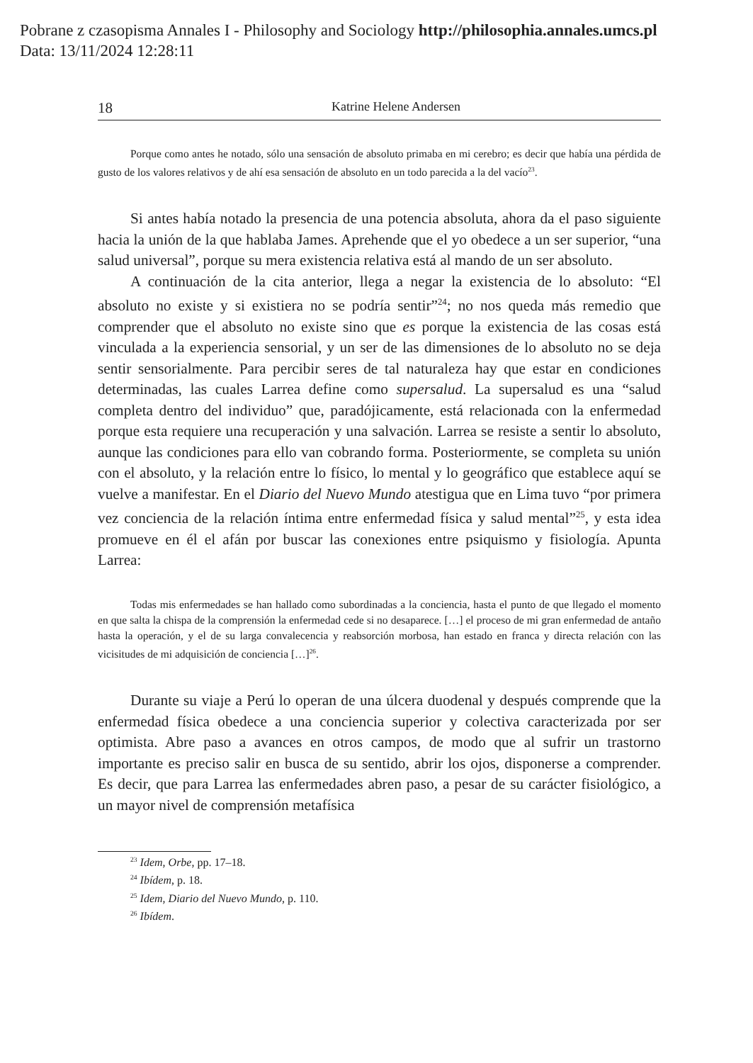Pobrane z czasopisma Annales I - Philosophy and Sociology http://philosophia.annales.umcs.pl
Data: 13/11/2024 12:28:11
18 Katrine Helene Andersen
Porque como antes he notado, sólo una sensación de absoluto primaba en mi cerebro; es decir que había una pérdida de gusto de los valores relativos y de ahí esa sensación de absoluto en un todo parecida a la del vacío<sup>23</sup>.
Si antes había notado la presencia de una potencia absoluta, ahora da el paso siguiente hacia la unión de la que hablaba James. Aprehende que el yo obedece a un ser superior, “una salud universal”, porque su mera existencia relativa está al mando de un ser absoluto.
A continuación de la cita anterior, llega a negar la existencia de lo absoluto: “El absoluto no existe y si existiera no se podría sentir”<sup>24</sup>; no nos queda más remedio que comprender que el absoluto no existe sino que es porque la existencia de las cosas está vinculada a la experiencia sensorial, y un ser de las dimensiones de lo absoluto no se deja sentir sensorialmente. Para percibir seres de tal naturaleza hay que estar en condiciones determinadas, las cuales Larrea define como supersalud. La supersalud es una “salud completa dentro del individuo” que, paradójicamente, está relacionada con la enfermedad porque esta requiere una recuperación y una salvación. Larrea se resiste a sentir lo absoluto, aunque las condiciones para ello van cobrando forma. Posteriormente, se completa su unión con el absoluto, y la relación entre lo físico, lo mental y lo geográfico que establece aquí se vuelve a manifestar. En el Diario del Nuevo Mundo atestigua que en Lima tuvo “por primera vez conciencia de la relación íntima entre enfermedad física y salud mental”<sup>25</sup>, y esta idea promueve en él el afán por buscar las conexiones entre psiquismo y fisiología. Apunta Larrea:
Todas mis enfermedades se han hallado como subordinadas a la conciencia, hasta el punto de que llegado el momento en que salta la chispa de la comprensión la enfermedad cede si no desaparece. […] el proceso de mi gran enfermedad de antaño hasta la operación, y el de su larga convalecencia y reabsorción morbosa, han estado en franca y directa relación con las vicisitudes de mi adquisición de conciencia […]<sup>26</sup>.
Durante su viaje a Perú lo operan de una úlcera duodenal y después comprende que la enfermedad física obedece a una conciencia superior y colectiva caracterizada por ser optimista. Abre paso a avances en otros campos, de modo que al sufrir un trastorno importante es preciso salir en busca de su sentido, abrir los ojos, disponerse a comprender. Es decir, que para Larrea las enfermedades abren paso, a pesar de su carácter fisiológico, a un mayor nivel de comprensión metafísica
<sup>23</sup> Idem, Orbe, pp. 17–18.
<sup>24</sup> Ibídem, p. 18.
<sup>25</sup> Idem, Diario del Nuevo Mundo, p. 110.
<sup>26</sup> Ibídem.